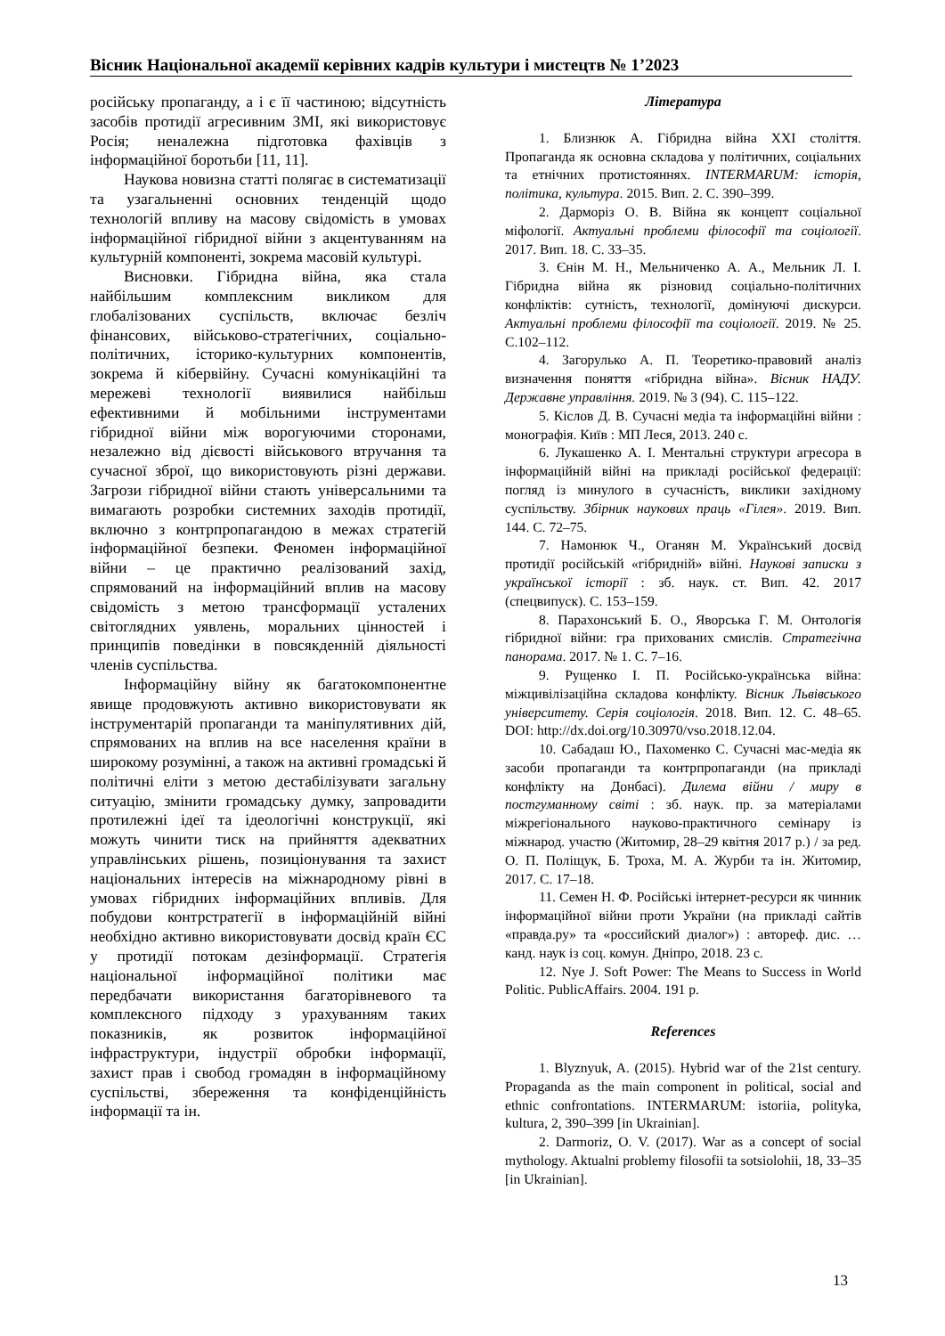Вісник Національної академії керівних кадрів культури і мистецтв № 1’2023
російську пропаганду, а і є її частиною; відсутність засобів протидії агресивним ЗМІ, які використовує Росія; неналежна підготовка фахівців з інформаційної боротьби [11, 11].
Наукова новизна статті полягає в систематизації та узагальненні основних тенденцій щодо технологій впливу на масову свідомість в умовах інформаційної гібридної війни з акцентуванням на культурній компоненті, зокрема масовій культурі.
Висновки. Гібридна війна, яка стала найбільшим комплексним викликом для глобалізованих суспільств, включає безліч фінансових, військово-стратегічних, соціально-політичних, історико-культурних компонентів, зокрема й кібервійну. Сучасні комунікаційні та мережеві технології виявилися найбільш ефективними й мобільними інструментами гібридної війни між ворогуючими сторонами, незалежно від дієвості військового втручання та сучасної зброї, що використовують різні держави. Загрози гібридної війни стають універсальними та вимагають розробки системних заходів протидії, включно з контрпропагандою в межах стратегій інформаційної безпеки. Феномен інформаційної війни – це практично реалізований захід, спрямований на інформаційний вплив на масову свідомість з метою трансформації усталених світоглядних уявлень, моральних цінностей і принципів поведінки в повсякденній діяльності членів суспільства.
Інформаційну війну як багатокомпонентне явище продовжують активно використовувати як інструментарій пропаганди та маніпулятивних дій, спрямованих на вплив на все населення країни в широкому розумінні, а також на активні громадські й політичні еліти з метою дестабілізувати загальну ситуацію, змінити громадську думку, запровадити протилежні ідеї та ідеологічні конструкції, які можуть чинити тиск на прийняття адекватних управлінських рішень, позиціонування та захист національних інтересів на міжнародному рівні в умовах гібридних інформаційних впливів. Для побудови контрстратегії в інформаційній війні необхідно активно використовувати досвід країн ЄС у протидії потокам дезінформації. Стратегія національної інформаційної політики має передбачати використання багаторівневого та комплексного підходу з урахуванням таких показників, як розвиток інформаційної інфраструктури, індустрії обробки інформації, захист прав і свобод громадян в інформаційному суспільстві, збереження та конфіденційність інформації та ін.
Література
1. Близнюк А. Гібридна війна XXI століття. Пропаганда як основна складова у політичних, соціальних та етнічних протистояннях. INTERMARUM: історія, політика, культура. 2015. Вип. 2. С. 390–399.
2. Дарморіз О. В. Війна як концепт соціальної міфології. Актуальні проблеми філософії та соціології. 2017. Вип. 18. С. 33–35.
3. Єнін М. Н., Мельниченко А. А., Мельник Л. І. Гібридна війна як різновид соціально-політичних конфліктів: сутність, технології, домінуючі дискурси. Актуальні проблеми філософії та соціології. 2019. № 25. С.102–112.
4. Загорулько А. П. Теоретико-правовий аналіз визначення поняття «гібридна війна». Вісник НАДУ. Державне управління. 2019. № 3 (94). С. 115–122.
5. Кіслов Д. В. Сучасні медіа та інформаційні війни : монографія. Київ : МП Леся, 2013. 240 с.
6. Лукашенко А. І. Ментальні структури агресора в інформаційній війні на прикладі російської федерації: погляд із минулого в сучасність, виклики західному суспільству. Збірник наукових праць «Гілея». 2019. Вип. 144. С. 72–75.
7. Намонюк Ч., Оганян М. Український досвід протидії російській «гібридній» війні. Наукові записки з української історії : зб. наук. ст. Вип. 42. 2017 (спецвипуск). С. 153–159.
8. Парахонський Б. О., Яворська Г. М. Онтологія гібридної війни: гра прихованих смислів. Стратегічна панорама. 2017. № 1. С. 7–16.
9. Рущенко І. П. Російсько-українська війна: міжцивілізаційна складова конфлікту. Вісник Львівського університету. Серія соціологія. 2018. Вип. 12. С. 48–65. DOI: http://dx.doi.org/10.30970/vso.2018.12.04.
10. Сабадаш Ю., Пахоменко С. Сучасні мас-медіа як засоби пропаганди та контрпропаганди (на прикладі конфлікту на Донбасі). Дилема війни / миру в постгуманному світі : зб. наук. пр. за матеріалами міжрегіонального науково-практичного семінару із міжнарод. участю (Житомир, 28–29 квітня 2017 р.) / за ред. О. П. Поліщук, Б. Троха, М. А. Журби та ін. Житомир, 2017. С. 17–18.
11. Семен Н. Ф. Російські інтернет-ресурси як чинник інформаційної війни проти України (на прикладі сайтів «правда.ру» та «российский диалог») : автореф. дис. … канд. наук із соц. комун. Дніпро, 2018. 23 с.
12. Nye J. Soft Power: The Means to Success in World Politic. PublicAffairs. 2004. 191 p.
References
1. Blyznyuk, A. (2015). Hybrid war of the 21st century. Propaganda as the main component in political, social and ethnic confrontations. INTERMARUM: istoriia, polityka, kultura, 2, 390–399 [in Ukrainian].
2. Darmoriz, O. V. (2017). War as a concept of social mythology. Aktualni problemy filosofii ta sotsiolohii, 18, 33–35 [in Ukrainian].
13